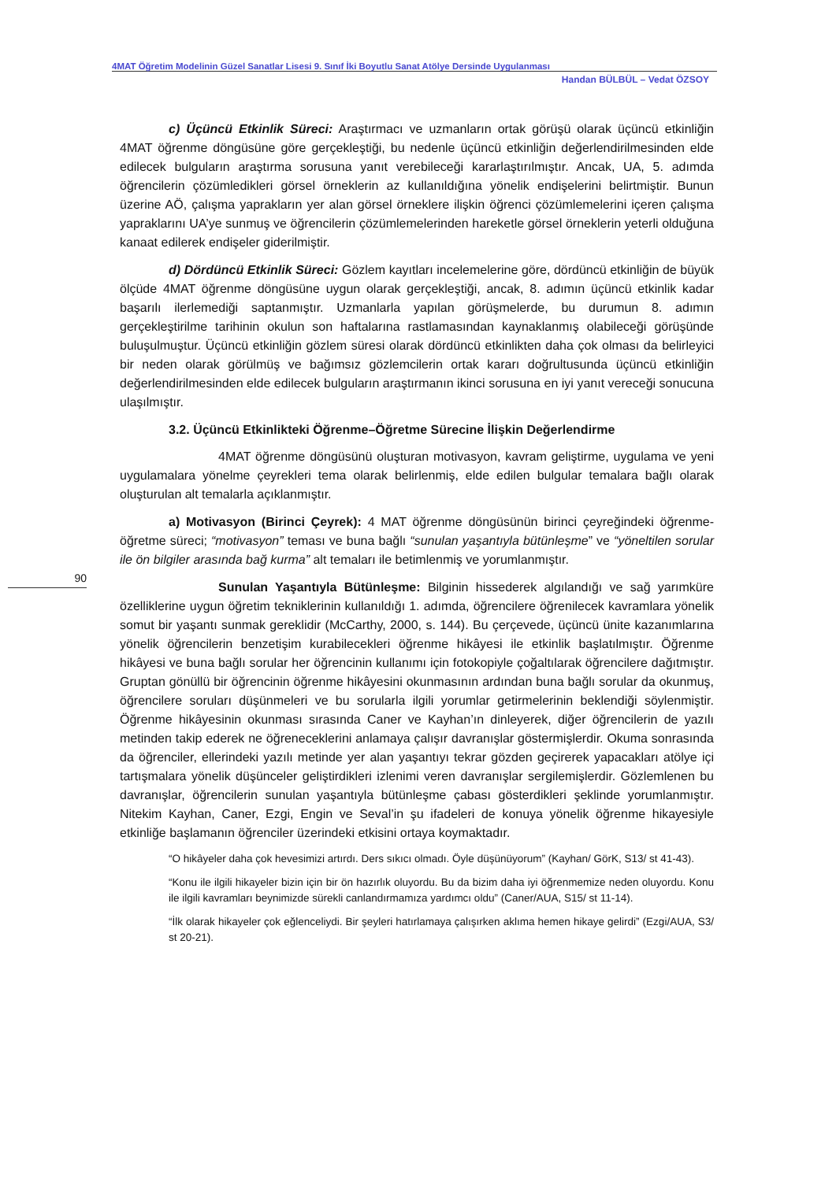4MAT Öğretim Modelinin Güzel Sanatlar Lisesi 9. Sınıf İki Boyutlu Sanat Atölye Dersinde Uygulanması
Handan BÜLBÜL – Vedat ÖZSOY
90
c) Üçüncü Etkinlik Süreci: Araştırmacı ve uzmanların ortak görüşü olarak üçüncü etkinliğin 4MAT öğrenme döngüsüne göre gerçekleştiği, bu nedenle üçüncü etkinliğin değerlendirilmesinden elde edilecek bulguların araştırma sorusuna yanıt verebileceği kararlaştırılmıştır. Ancak, UA, 5. adımda öğrencilerin çözümledikleri görsel örneklerin az kullanıldığına yönelik endişelerini belirtmiştir. Bunun üzerine AÖ, çalışma yaprakların yer alan görsel örneklere ilişkin öğrenci çözümlemelerini içeren çalışma yapraklarını UA’ye sunmuş ve öğrencilerin çözümlemelerinden hareketle görsel örneklerin yeterli olduğuna kanaat edilerek endişeler giderilmiştir.
d) Dördüncü Etkinlik Süreci: Gözlem kayıtları incelemelerine göre, dördüncü etkinliğin de büyük ölçüde 4MAT öğrenme döngüsüne uygun olarak gerçekleştiği, ancak, 8. adımın üçüncü etkinlik kadar başarılı ilerlemediği saptanmıştır. Uzmanlarla yapılan görüşmelerde, bu durumun 8. adımın gerçekleştirilme tarihinin okulun son haftalarına rastlamasından kaynaklanmış olabileceği görüşünde buluşulmuştur. Üçüncü etkinliğin gözlem süresi olarak dördüncü etkinlikten daha çok olması da belirleyici bir neden olarak görülmüş ve bağımsız gözlemcilerin ortak kararı doğrultusunda üçüncü etkinliğin değerlendirilmesinden elde edilecek bulguların araştırmanın ikinci sorusuna en iyi yanıt vereceği sonucuna ulaşılmıştır.
3.2. Üçüncü Etkinlikteki Öğrenme–Öğretme Sürecine İlişkin Değerlendirme
4MAT öğrenme döngüsünü oluşturan motivasyon, kavram geliştirme, uygulama ve yeni uygulamalara yönelme çeyrekleri tema olarak belirlenmiş, elde edilen bulgular temalara bağlı olarak oluşturulan alt temalarla açıklanmıştır.
a) Motivasyon (Birinci Çeyrek): 4 MAT öğrenme döngüsünün birinci çeyreğindeki öğrenme- öğretme süreci; “motivasyon” teması ve buna bağlı “sunulan yaşantıyla bütünleşme” ve “yöneltilen sorular ile ön bilgiler arasında bağ kurma” alt temaları ile betimlenmiş ve yorumlanmıştır.
Sunulan Yaşantıyla Bütünleşme: Bilginin hissederek algılandığı ve sağ yarımküre özelliklerine uygun öğretim tekniklerinin kullanıldığı 1. adımda, öğrencilere öğrenilecek kavramlara yönelik somut bir yaşantı sunmak gereklidir (McCarthy, 2000, s. 144). Bu çerçevede, üçüncü ünite kazanımlarına yönelik öğrencilerin benzetişim kurabilecekleri öğrenme hikâyesi ile etkinlik başlatılmıştır. Öğrenme hikâyesi ve buna bağlı sorular her öğrencinin kullanımı için fotokopiyle çoğaltılarak öğrencilere dağıtmıştır. Gruptan gönüllü bir öğrencinin öğrenme hikâyesini okunmasının ardından buna bağlı sorular da okunmuş, öğrencilere soruları düşünmeleri ve bu sorularla ilgili yorumlar getirmelerinin beklendiği söylenmiştir. Öğrenme hikâyesinin okunması sırasında Caner ve Kayhan’ın dinleyerek, diğer öğrencilerin de yazılı metinden takip ederek ne öğreneceklerini anlamaya çalışır davranışlar göstermişlerdir. Okuma sonrasında da öğrenciler, ellerindeki yazılı metinde yer alan yaşantıyı tekrar gözden geçirerek yapacakları atölye içi tartışmalara yönelik düşünceler geliştirdikleri izlenimi veren davranışlar sergilemişlerdir. Gözlemlenen bu davranışlar, öğrencilerin sunulan yaşantıyla bütünleşme çabası gösterdikleri şeklinde yorumlanmıştır. Nitekim Kayhan, Caner, Ezgi, Engin ve Seval’in şu ifadeleri de konuya yönelik öğrenme hikayesiyle etkinliğe başlamanın öğrenciler üzerindeki etkisini ortaya koymaktadır.
“O hikâyeler daha çok hevesimizi artırdı. Ders sıkıcı olmadı. Öyle düşünüyorum” (Kayhan/ GörK, S13/ st 41-43).
“Konu ile ilgili hikayeler bizin için bir ön hazırlık oluyordu. Bu da bizim daha iyi öğrenmemize neden oluyordu. Konu ile ilgili kavramları beynimizde sürekli canlandırmamıza yardımcı oldu” (Caner/AUA, S15/ st 11-14).
“İlk olarak hikayeler çok eğlenceliydi. Bir şeyleri hatırlamaya çalışırken aklıma hemen hikaye gelirdi” (Ezgi/AUA, S3/ st 20-21).